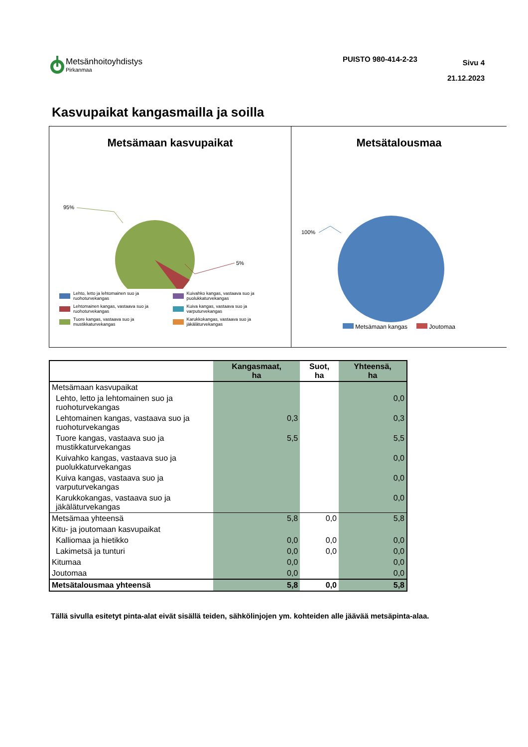Metsänhoitoyhdistys
Pirkanmaa
PUISTO 980-414-2-23
Sivu 4
21.12.2023
Kasvupaikat kangasmailla ja soilla
Metsämaan kasvupaikat
95%
5%
Lehto, letto ja lehtomainen suo ja ruohoturvekangas
Kuivahko kangas, vastaava suo ja puolukkaturvekangas
Lehtomainen kangas, vastaava suo ja ruohoturvekangas
Kuiva kangas, vastaava suo ja varputurvekangas
Tuore kangas, vastaava suo ja mustikkaturvekangas
Karukkokangas, vastaava suo ja jäkäläturvekangas
Metsätalousmaa
100%
Metsämaan kangas Joutomaa
| | Kangasmaat, ha | Suot, ha | Yhteensä, ha |
| --- | --- | --- | --- |
| Metsämaan kasvupaikat | | | |
| Lehto, letto ja lehtomainen suo ja ruohoturvekangas | | | 0,0 |
| Lehtomainen kangas, vastaava suo ja ruohoturvekangas | 0,3 | | 0,3 |
| Tuore kangas, vastaava suo ja mustikkaturvekangas | 5,5 | | 5,5 |
| Kuivahko kangas, vastaava suo ja puolukkaturvekangas | | | 0,0 |
| Kuiva kangas, vastaava suo ja varputurvekangas | | | 0,0 |
| Karukkokangas, vastaava suo ja jäkäläturvekangas | | | 0,0 |
| Metsämaa yhteensä | 5,8 | 0,0 | 5,8 |
| Kitu- ja joutomaan kasvupaikat | | | |
| Kalliomaa ja hietikko | 0,0 | 0,0 | 0,0 |
| Lakimetsä ja tunturi | 0,0 | 0,0 | 0,0 |
| Kitumaa | 0,0 | | 0,0 |
| Joutomaa | 0,0 | | 0,0 |
| Metsätalousmaa yhteensä | 5,8 | 0,0 | 5,8 |
Tällä sivulla esitetyt pinta-alat eivät sisällä teiden, sähkölinjojen ym. kohteiden alle jäävää metsäpinta-alaa.